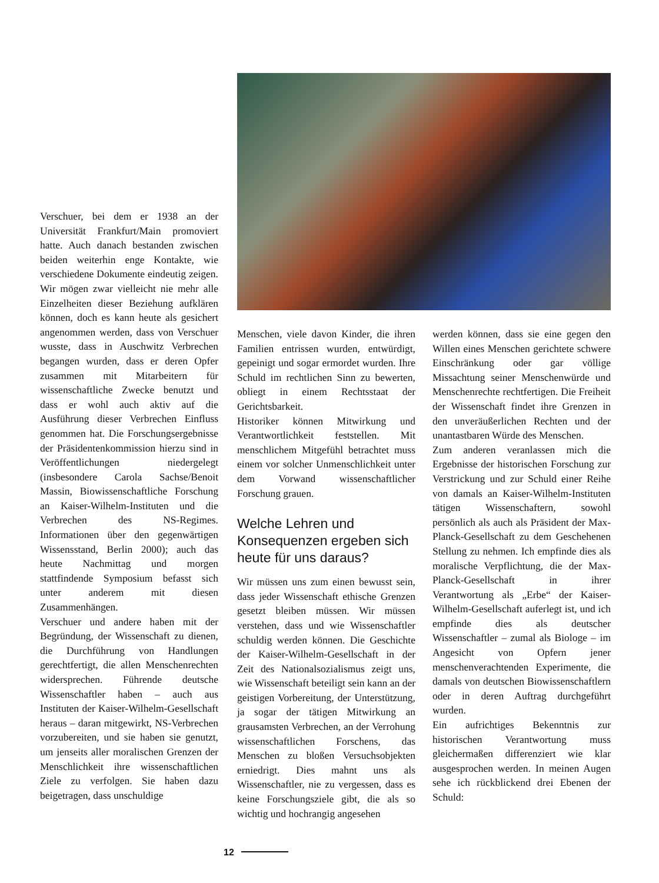Verschuer, bei dem er 1938 an der Universität Frankfurt/Main promoviert hatte. Auch danach bestanden zwischen beiden weiterhin enge Kontakte, wie verschiedene Dokumente eindeutig zeigen. Wir mögen zwar vielleicht nie mehr alle Einzelheiten dieser Beziehung aufklären können, doch es kann heute als gesichert angenommen werden, dass von Verschuer wusste, dass in Auschwitz Verbrechen begangen wurden, dass er deren Opfer zusammen mit Mitarbeitern für wissenschaftliche Zwecke benutzt und dass er wohl auch aktiv auf die Ausführung dieser Verbrechen Einfluss genommen hat. Die Forschungsergebnisse der Präsidentenkommission hierzu sind in Veröffentlichungen niedergelegt (insbesondere Carola Sachse/Benoit Massin, Biowissenschaftliche Forschung an Kaiser-Wilhelm-Instituten und die Verbrechen des NS-Regimes. Informationen über den gegenwärtigen Wissensstand, Berlin 2000); auch das heute Nachmittag und morgen stattfindende Symposium befasst sich unter anderem mit diesen Zusammenhängen.
Verschuer und andere haben mit der Begründung, der Wissenschaft zu dienen, die Durchführung von Handlungen gerechtfertigt, die allen Menschenrechten widersprechen. Führende deutsche Wissenschaftler haben – auch aus Instituten der Kaiser-Wilhelm-Gesellschaft heraus – daran mitgewirkt, NS-Verbrechen vorzubereiten, und sie haben sie genutzt, um jenseits aller moralischen Grenzen der Menschlichkeit ihre wissenschaftlichen Ziele zu verfolgen. Sie haben dazu beigetragen, dass unschuldige
Menschen, viele davon Kinder, die ihren Familien entrissen wurden, entwürdigt, gepeinigt und sogar ermordet wurden. Ihre Schuld im rechtlichen Sinn zu bewerten, obliegt in einem Rechtsstaat der Gerichtsbarkeit.
Historiker können Mitwirkung und Verantwortlichkeit feststellen. Mit menschlichem Mitgefühl betrachtet muss einem vor solcher Unmenschlichkeit unter dem Vorwand wissenschaftlicher Forschung grauen.
Welche Lehren und Konsequenzen ergeben sich heute für uns daraus?
Wir müssen uns zum einen bewusst sein, dass jeder Wissenschaft ethische Grenzen gesetzt bleiben müssen. Wir müssen verstehen, dass und wie Wissenschaftler schuldig werden können. Die Geschichte der Kaiser-Wilhelm-Gesellschaft in der Zeit des Nationalsozialismus zeigt uns, wie Wissenschaft beteiligt sein kann an der geistigen Vorbereitung, der Unterstützung, ja sogar der tätigen Mitwirkung an grausamsten Verbrechen, an der Verrohung wissenschaftlichen Forschens, das Menschen zu bloßen Versuchsobjekten erniedrigt. Dies mahnt uns als Wissenschaftler, nie zu vergessen, dass es keine Forschungsziele gibt, die als so wichtig und hochrangig angesehen
werden können, dass sie eine gegen den Willen eines Menschen gerichtete schwere Einschränkung oder gar völlige Missachtung seiner Menschenwürde und Menschenrechte rechtfertigen. Die Freiheit der Wissenschaft findet ihre Grenzen in den unveräußerlichen Rechten und der unantastbaren Würde des Menschen.
Zum anderen veranlassen mich die Ergebnisse der historischen Forschung zur Verstrickung und zur Schuld einer Reihe von damals an Kaiser-Wilhelm-Instituten tätigen Wissenschaftern, sowohl persönlich als auch als Präsident der Max-Planck-Gesellschaft zu dem Geschehenen Stellung zu nehmen. Ich empfinde dies als moralische Verpflichtung, die der Max-Planck-Gesellschaft in ihrer Verantwortung als „Erbe“ der Kaiser-Wilhelm-Gesellschaft auferlegt ist, und ich empfinde dies als deutscher Wissenschaftler – zumal als Biologe – im Angesicht von Opfern jener menschenverachtenden Experimente, die damals von deutschen Biowissenschaftlern oder in deren Auftrag durchgeführt wurden.
Ein aufrichtiges Bekenntnis zur historischen Verantwortung muss gleichermaßen differenziert wie klar ausgesprochen werden. In meinen Augen sehe ich rückblickend drei Ebenen der Schuld:
12